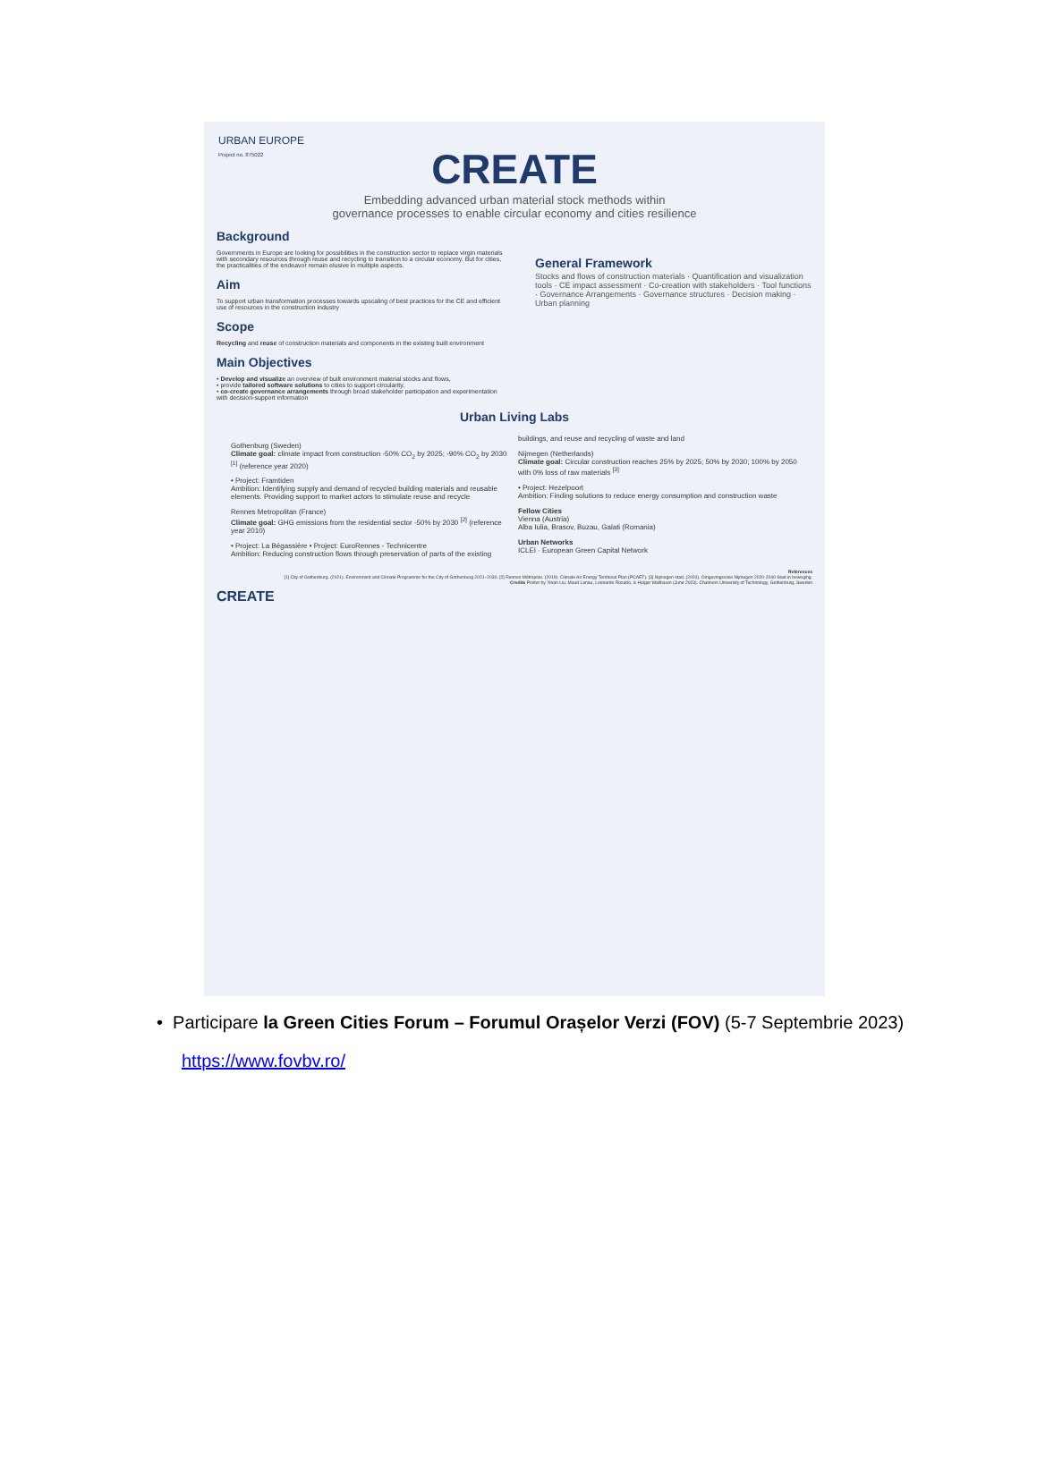URBAN EUROPE
Project no. 875022
CREATE
Embedding advanced urban material stock methods within
governance processes to enable circular economy and cities resilience
Background
Governments in Europe are looking for possibilities in the construction sector to replace virgin materials with secondary resources through reuse and recycling to transition to a circular economy. But for cities, the practicalities of the endeavor remain elusive in multiple aspects.
Aim
To support urban transformation processes towards upscaling of best practices for the CE and efficient use of resources in the construction industry
Scope
Recycling and reuse of construction materials and components in the existing built environment
Main Objectives
• Develop and visualize an overview of built environment material stocks and flows,
• provide tailored software solutions to cities to support circularity,
• co-create governance arrangements through broad stakeholder participation and experimentation with decision-support information
General Framework
Stocks and flows of construction materials · Quantification and visualization tools · CE impact assessment · Co-creation with stakeholders · Tool functions · Governance Arrangements · Governance structures · Decision making · Urban planning
Urban Living Labs
Gothenburg (Sweden)
Climate goal: climate impact from construction -50% CO<sub>2</sub> by 2025; -90% CO<sub>2</sub> by 2030 <sup>[1]</sup> (reference year 2020)
• Project: Framtiden
Ambition: Identifying supply and demand of recycled building materials and reusable elements. Providing support to market actors to stimulate reuse and recycle
Rennes Metropolitan (France)
Climate goal: GHG emissions from the residential sector -50% by 2030 <sup>[2]</sup> (reference year 2010)
• Project: La Bégassière • Project: EuroRennes - Technicentre
Ambition: Reducing construction flows through preservation of parts of the existing buildings, and reuse and recycling of waste and land
Nijmegen (Netherlands)
Climate goal: Circular construction reaches 25% by 2025; 50% by 2030; 100% by 2050 with 0% loss of raw materials <sup>[3]</sup>
• Project: Hezelpoort
Ambition: Finding solutions to reduce energy consumption and construction waste
Fellow Cities
Vienna (Austria)
Alba Iulia, Brasov, Buzau, Galati (Romania)
Urban Networks
ICLEI · European Green Capital Network
References
[1] City of Gothenburg. (2021). Environment and Climate Programme for the City of Gothenburg 2021–2030. [2] Rennes Métropole. (2019). Climate Air Energy Territorial Plan (PCAET). [3] Nijmegen stad. (2020). Omgevingsvisie Nijmegen 2020-2040 Stad in beweging.
Credits Poster by Yinan Liu, Maud Lanau, Leonardo Rosado, & Holger Wallbaum (June 2023). Chalmers University of Technology, Gothenburg, Sweden
CREATE
• Participare la Green Cities Forum – Forumul Orașelor Verzi (FOV) (5-7 Septembrie 2023)
https://www.fovbv.ro/